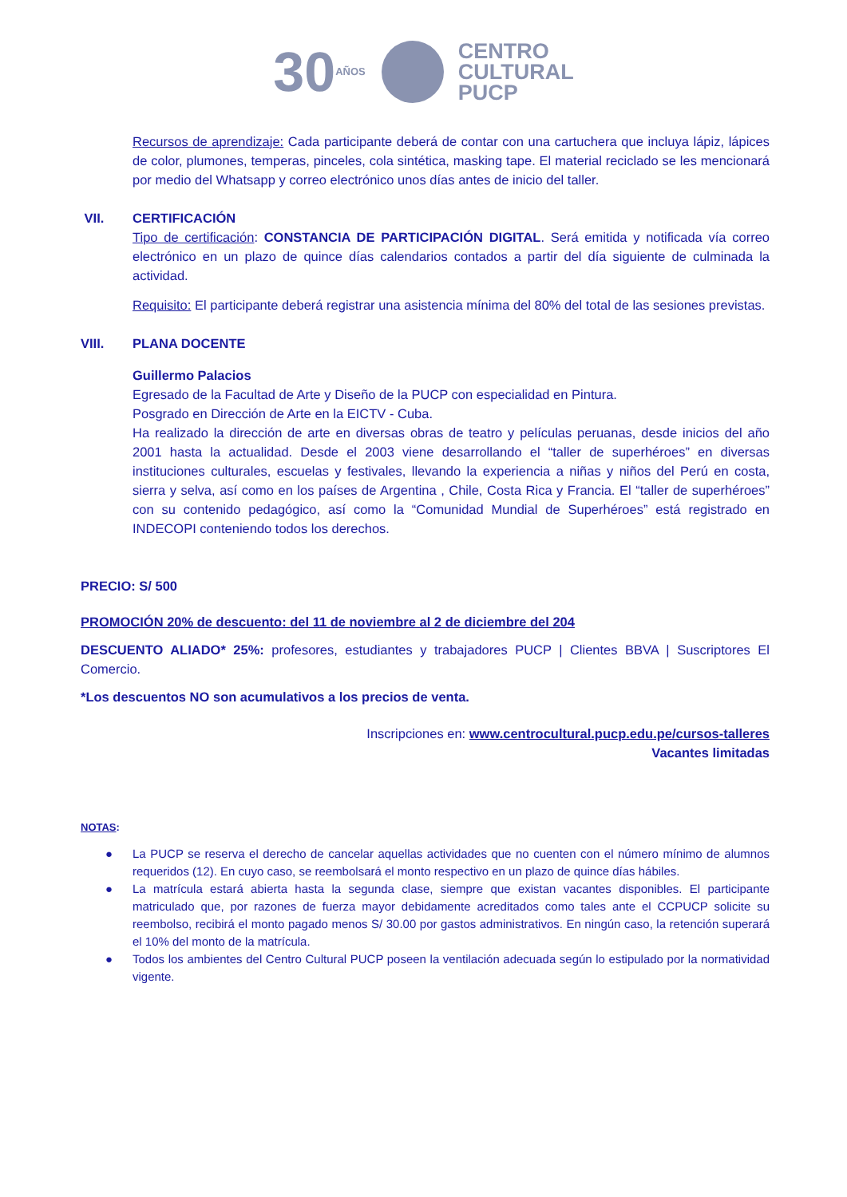30 AÑOS
CENTRO
CULTURAL
PUCP
Recursos de aprendizaje: Cada participante deberá de contar con una cartuchera que incluya lápiz, lápices de color, plumones, temperas, pinceles, cola sintética, masking tape. El material reciclado se les mencionará por medio del Whatsapp y correo electrónico unos días antes de inicio del taller.
VII. CERTIFICACIÓN
Tipo de certificación: CONSTANCIA DE PARTICIPACIÓN DIGITAL. Será emitida y notificada vía correo electrónico en un plazo de quince días calendarios contados a partir del día siguiente de culminada la actividad.
Requisito: El participante deberá registrar una asistencia mínima del 80% del total de las sesiones previstas.
VIII. PLANA DOCENTE
Guillermo Palacios
Egresado de la Facultad de Arte y Diseño de la PUCP con especialidad en Pintura.
Posgrado en Dirección de Arte en la EICTV - Cuba.
Ha realizado la dirección de arte en diversas obras de teatro y películas peruanas, desde inicios del año 2001 hasta la actualidad. Desde el 2003 viene desarrollando el “taller de superhéroes” en diversas instituciones culturales, escuelas y festivales, llevando la experiencia a niñas y niños del Perú en costa, sierra y selva, así como en los países de Argentina , Chile, Costa Rica y Francia. El “taller de superhéroes” con su contenido pedagógico, así como la “Comunidad Mundial de Superhéroes” está registrado en INDECOPI conteniendo todos los derechos.
PRECIO: S/ 500
PROMOCIÓN 20% de descuento: del 11 de noviembre al 2 de diciembre del 204
DESCUENTO ALIADO* 25%: profesores, estudiantes y trabajadores PUCP | Clientes BBVA | Suscriptores El Comercio.
*Los descuentos NO son acumulativos a los precios de venta.
Inscripciones en: www.centrocultural.pucp.edu.pe/cursos-talleres
Vacantes limitadas
NOTAS:
● La PUCP se reserva el derecho de cancelar aquellas actividades que no cuenten con el número mínimo de alumnos requeridos (12). En cuyo caso, se reembolsará el monto respectivo en un plazo de quince días hábiles.
● La matrícula estará abierta hasta la segunda clase, siempre que existan vacantes disponibles. El participante matriculado que, por razones de fuerza mayor debidamente acreditados como tales ante el CCPUCP solicite su reembolso, recibirá el monto pagado menos S/ 30.00 por gastos administrativos. En ningún caso, la retención superará el 10% del monto de la matrícula.
● Todos los ambientes del Centro Cultural PUCP poseen la ventilación adecuada según lo estipulado por la normatividad vigente.